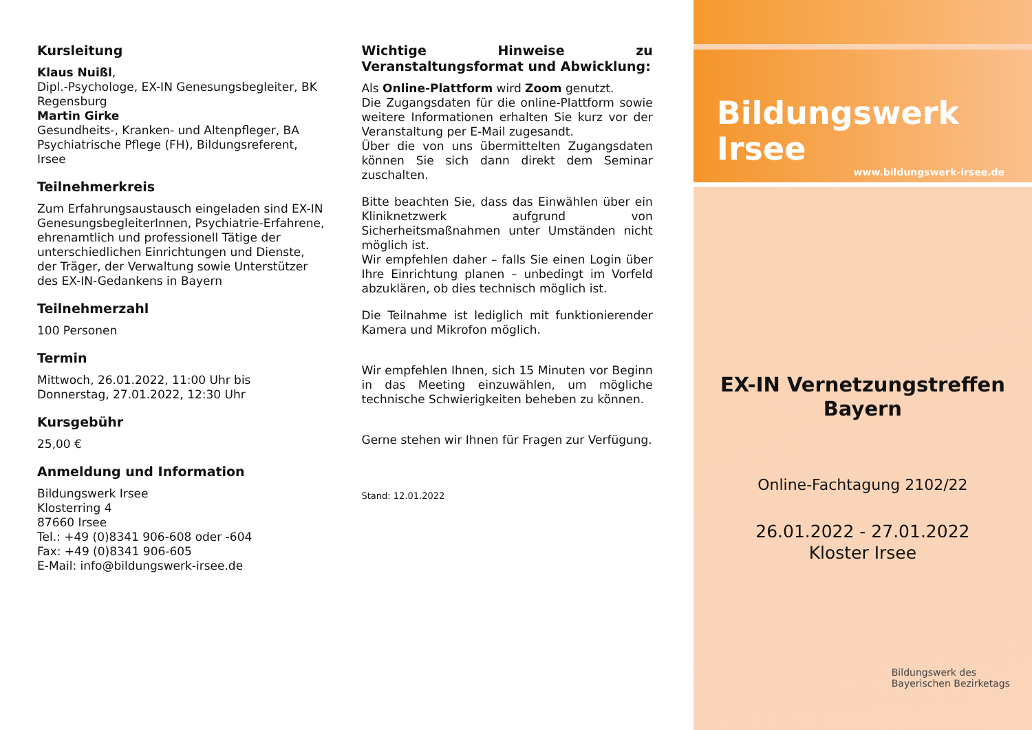Kursleitung
Klaus Nuißl,
Dipl.-Psychologe, EX-IN Genesungsbegleiter, BK Regensburg
Martin Girke
Gesundheits-, Kranken- und Altenpfleger, BA Psychiatrische Pflege (FH), Bildungsreferent, Irsee
Teilnehmerkreis
Zum Erfahrungsaustausch eingeladen sind EX-IN GenesungsbegleiterInnen, Psychiatrie-Erfahrene, ehrenamtlich und professionell Tätige der unterschiedlichen Einrichtungen und Dienste, der Träger, der Verwaltung sowie Unterstützer des EX-IN-Gedankens in Bayern
Teilnehmerzahl
100 Personen
Termin
Mittwoch, 26.01.2022, 11:00 Uhr bis
Donnerstag, 27.01.2022, 12:30 Uhr
Kursgebühr
25,00 €
Anmeldung und Information
Bildungswerk Irsee
Klosterring 4
87660 Irsee
Tel.: +49 (0)8341 906-608 oder -604
Fax: +49 (0)8341 906-605
E-Mail: info@bildungswerk-irsee.de
Wichtige Hinweise zu Veranstaltungsformat und Abwicklung:
Als Online-Plattform wird Zoom genutzt.
Die Zugangsdaten für die online-Plattform sowie weitere Informationen erhalten Sie kurz vor der Veranstaltung per E-Mail zugesandt.
Über die von uns übermittelten Zugangsdaten können Sie sich dann direkt dem Seminar zuschalten.
Bitte beachten Sie, dass das Einwählen über ein Kliniknetzwerk aufgrund von Sicherheitsmaßnahmen unter Umständen nicht möglich ist.
Wir empfehlen daher – falls Sie einen Login über Ihre Einrichtung planen – unbedingt im Vorfeld abzuklären, ob dies technisch möglich ist.
Die Teilnahme ist lediglich mit funktionierender Kamera und Mikrofon möglich.
Wir empfehlen Ihnen, sich 15 Minuten vor Beginn in das Meeting einzuwählen, um mögliche technische Schwierigkeiten beheben zu können.
Gerne stehen wir Ihnen für Fragen zur Verfügung.
Stand: 12.01.2022
Bildungswerk Irsee
www.bildungswerk-irsee.de
EX-IN Vernetzungstreffen
Bayern
Online-Fachtagung 2102/22
26.01.2022 - 27.01.2022
Kloster Irsee
Bildungswerk des
Bayerischen Bezirketags